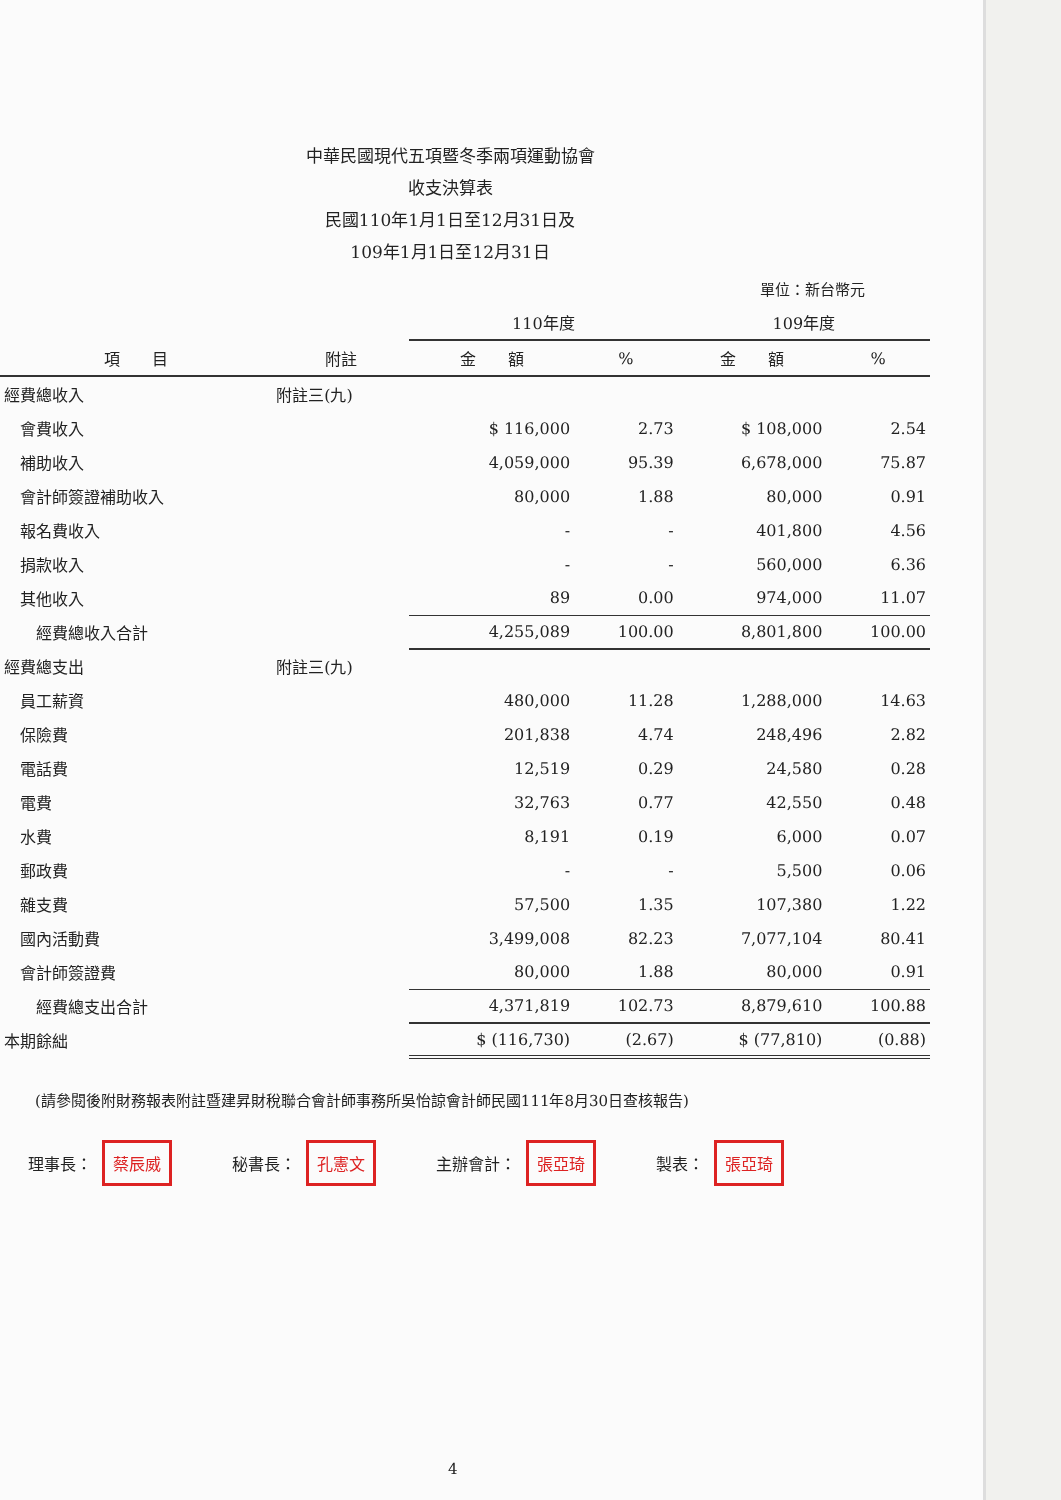中華民國現代五項暨冬季兩項運動協會
收支決算表
民國110年1月1日至12月31日及
109年1月1日至12月31日
單位：新台幣元
| | | 110年度 | | 109年度 | |
| --- | --- | --- | --- | --- | --- |
| 項 目 | 附註 | 金 額 | % | 金 額 | % |
| 經費總收入 | 附註三(九) | | | | |
| 會費收入 | | $ 116,000 | 2.73 | $ 108,000 | 2.54 |
| 補助收入 | | 4,059,000 | 95.39 | 6,678,000 | 75.87 |
| 會計師簽證補助收入 | | 80,000 | 1.88 | 80,000 | 0.91 |
| 報名費收入 | | - | - | 401,800 | 4.56 |
| 捐款收入 | | - | - | 560,000 | 6.36 |
| 其他收入 | | 89 | 0.00 | 974,000 | 11.07 |
| 經費總收入合計 | | 4,255,089 | 100.00 | 8,801,800 | 100.00 |
| 經費總支出 | 附註三(九) | | | | |
| 員工薪資 | | 480,000 | 11.28 | 1,288,000 | 14.63 |
| 保險費 | | 201,838 | 4.74 | 248,496 | 2.82 |
| 電話費 | | 12,519 | 0.29 | 24,580 | 0.28 |
| 電費 | | 32,763 | 0.77 | 42,550 | 0.48 |
| 水費 | | 8,191 | 0.19 | 6,000 | 0.07 |
| 郵政費 | | - | - | 5,500 | 0.06 |
| 雜支費 | | 57,500 | 1.35 | 107,380 | 1.22 |
| 國內活動費 | | 3,499,008 | 82.23 | 7,077,104 | 80.41 |
| 會計師簽證費 | | 80,000 | 1.88 | 80,000 | 0.91 |
| 經費總支出合計 | | 4,371,819 | 102.73 | 8,879,610 | 100.88 |
| 本期餘絀 | | $ (116,730) | (2.67) | $ (77,810) | (0.88) |
(請參閱後附財務報表附註暨建昇財稅聯合會計師事務所吳怡諒會計師民國111年8月30日查核報告)
理事長： 蔡辰威
秘書長： 孔憲文
主辦會計： 張亞琦
製表： 張亞琦
4